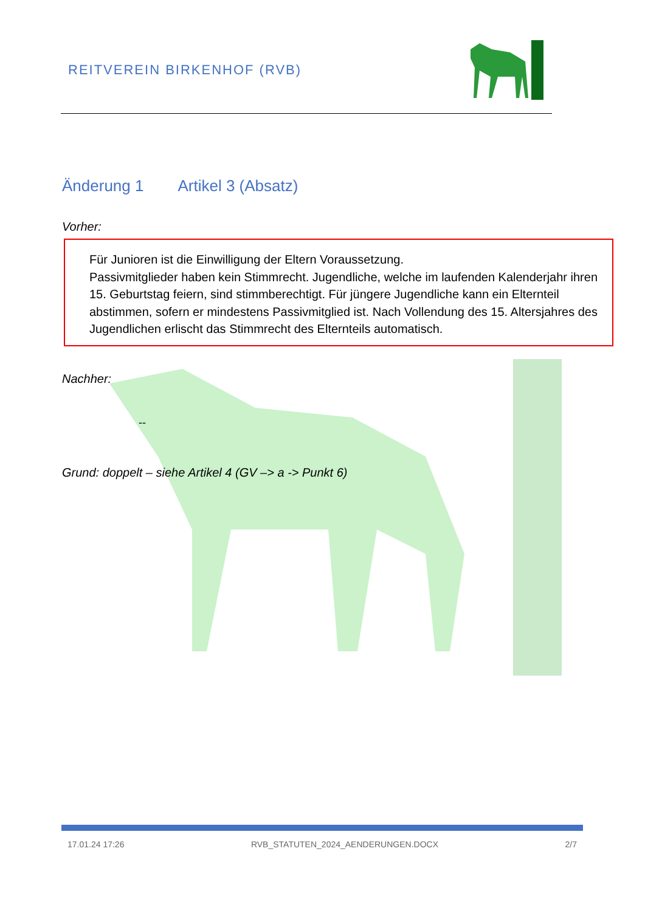REITVEREIN BIRKENHOF (RVB)
Änderung 1 Artikel 3 (Absatz)
Vorher:
Für Junioren ist die Einwilligung der Eltern Voraussetzung.
Passivmitglieder haben kein Stimmrecht. Jugendliche, welche im laufenden Kalenderjahr ihren 15. Geburtstag feiern, sind stimmberechtigt. Für jüngere Jugendliche kann ein Elternteil abstimmen, sofern er mindestens Passivmitglied ist. Nach Vollendung des 15. Altersjahres des Jugendlichen erlischt das Stimmrecht des Elternteils automatisch.
Nachher:
--
Grund: doppelt – siehe Artikel 4 (GV –> a -> Punkt 6)
17.01.24 17:26 RVB_STATUTEN_2024_AENDERUNGEN.DOCX 2/7